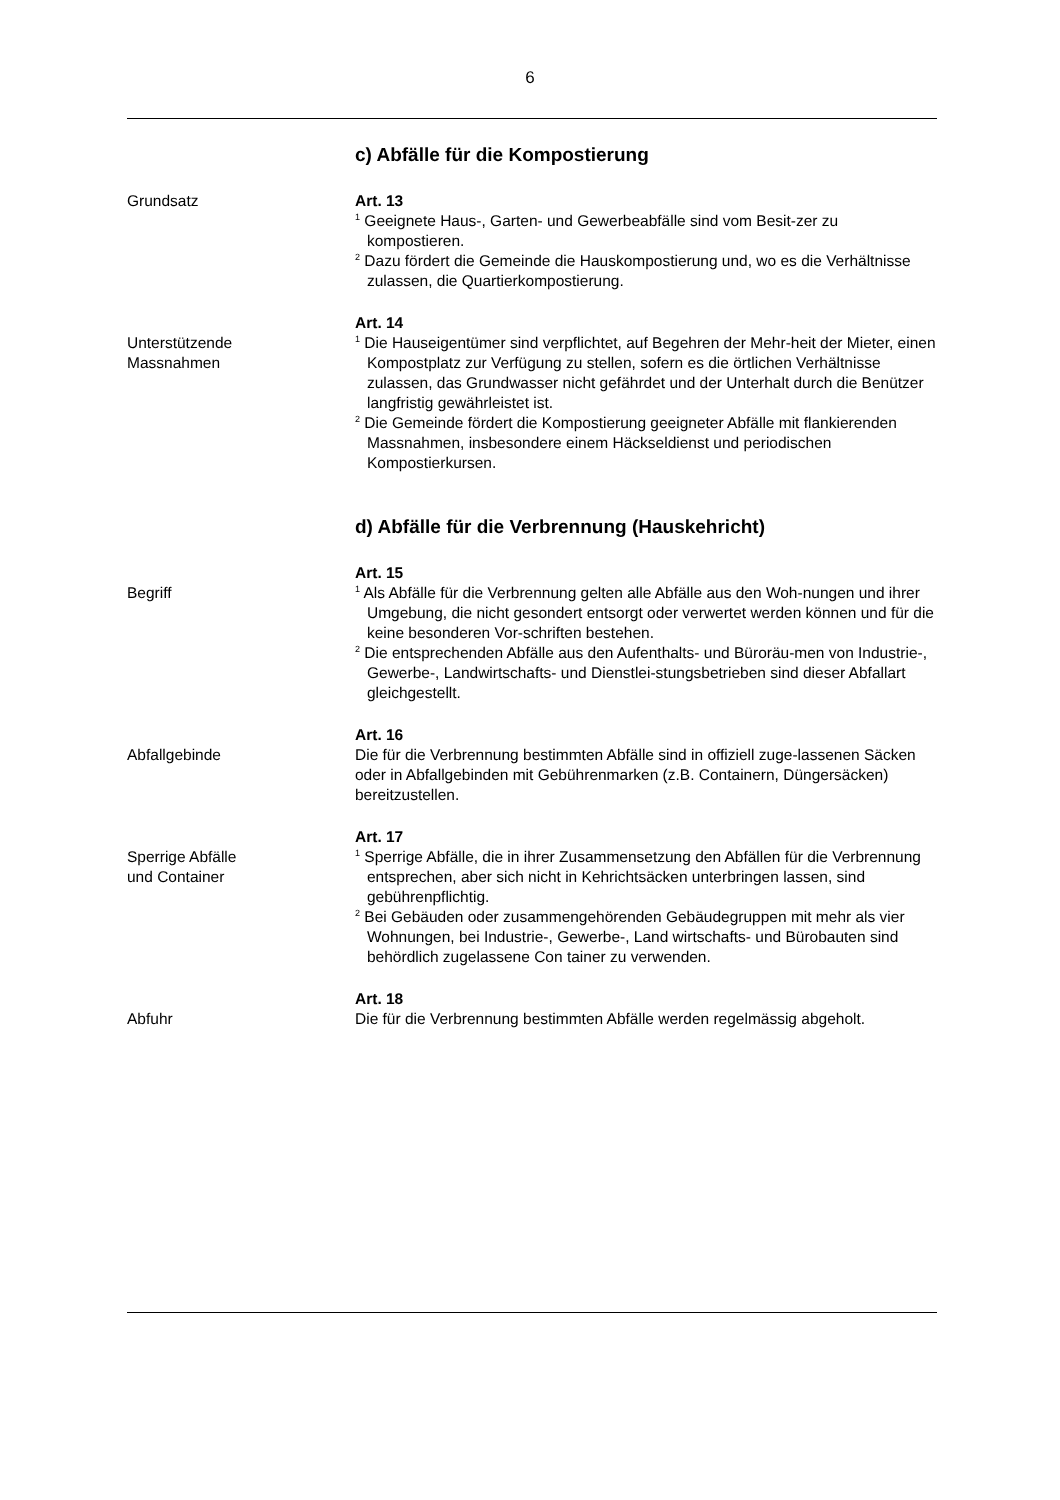6
c) Abfälle für die Kompostierung
Grundsatz Art. 13
<sup>1</sup> Geeignete Haus-, Garten- und Gewerbeabfälle sind vom Besit-zer zu kompostieren.
<sup>2</sup> Dazu fördert die Gemeinde die Hauskompostierung und, wo es die Verhältnisse zulassen, die Quartierkompostierung.
Unterstützende
Massnahmen
Art. 14
<sup>1</sup> Die Hauseigentümer sind verpflichtet, auf Begehren der Mehr-heit der Mieter, einen Kompostplatz zur Verfügung zu stellen, sofern es die örtlichen Verhältnisse zulassen, das Grundwasser nicht gefährdet und der Unterhalt durch die Benützer langfristig gewährleistet ist.
<sup>2</sup> Die Gemeinde fördert die Kompostierung geeigneter Abfälle mit flankierenden Massnahmen, insbesondere einem Häckseldienst und periodischen Kompostierkursen.
d) Abfälle für die Verbrennung (Hauskehricht)
Begriff Art. 15
<sup>1</sup> Als Abfälle für die Verbrennung gelten alle Abfälle aus den Woh-nungen und ihrer Umgebung, die nicht gesondert entsorgt oder verwertet werden können und für die keine besonderen Vor-schriften bestehen.
<sup>2</sup> Die entsprechenden Abfälle aus den Aufenthalts- und Büroräu-men von Industrie-, Gewerbe-, Landwirtschafts- und Dienstlei-stungsbetrieben sind dieser Abfallart gleichgestellt.
Abfallgebinde Art. 16
Die für die Verbrennung bestimmten Abfälle sind in offiziell zuge-lassenen Säcken oder in Abfallgebinden mit Gebührenmarken (z.B. Containern, Düngersäcken) bereitzustellen.
Sperrige Abfälle
und Container
Art. 17
<sup>1</sup> Sperrige Abfälle, die in ihrer Zusammensetzung den Abfällen für die Verbrennung entsprechen, aber sich nicht in Kehrichtsäcken unterbringen lassen, sind gebührenpflichtig.
<sup>2</sup> Bei Gebäuden oder zusammengehörenden Gebäudegruppen mit mehr als vier Wohnungen, bei Industrie-, Gewerbe-, Land wirtschafts- und Bürobauten sind behördlich zugelassene Con tainer zu verwenden.
Abfuhr Art. 18
Die für die Verbrennung bestimmten Abfälle werden regelmässig abgeholt.